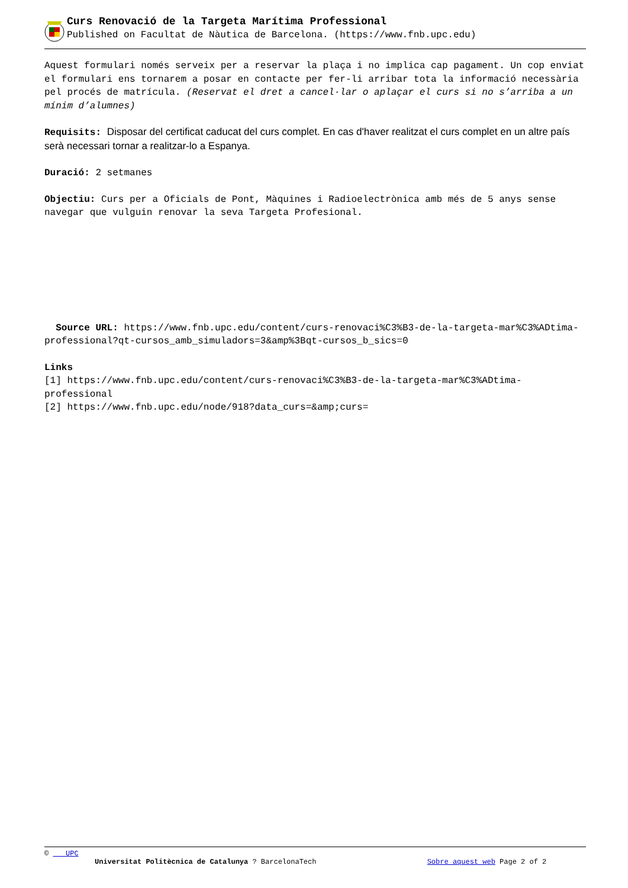Curs Renovació de la Targeta Marítima Professional
Published on Facultat de Nàutica de Barcelona. (https://www.fnb.upc.edu)
Aquest formulari només serveix per a reservar la plaça i no implica cap pagament. Un cop enviat el formulari ens tornarem a posar en contacte per fer-li arribar tota la informació necessària pel procés de matrícula. (Reservat el dret a cancel·lar o aplaçar el curs si no s’arriba a un mínim d’alumnes)
Requisits: Disposar del certificat caducat del curs complet. En cas d'haver realitzat el curs complet en un altre país serà necessari tornar a realitzar-lo a Espanya.
Duració: 2 setmanes
Objectiu: Curs per a Oficials de Pont, Màquines i Radioelectrònica amb més de 5 anys sense navegar que vulguin renovar la seva Targeta Profesional.
Source URL: https://www.fnb.upc.edu/content/curs-renovaci%C3%B3-de-la-targeta-mar%C3%ADtima-professional?qt-cursos_amb_simuladors=3&amp%3Bqt-cursos_b_sics=0
Links
[1] https://www.fnb.upc.edu/content/curs-renovaci%C3%B3-de-la-targeta-mar%C3%ADtima-professional
[2] https://www.fnb.upc.edu/node/918?data_curs=&amp;curs=
© UPC
Universitat Politècnica de Catalunya ? BarcelonaTech Sobre aquest web Page 2 of 2